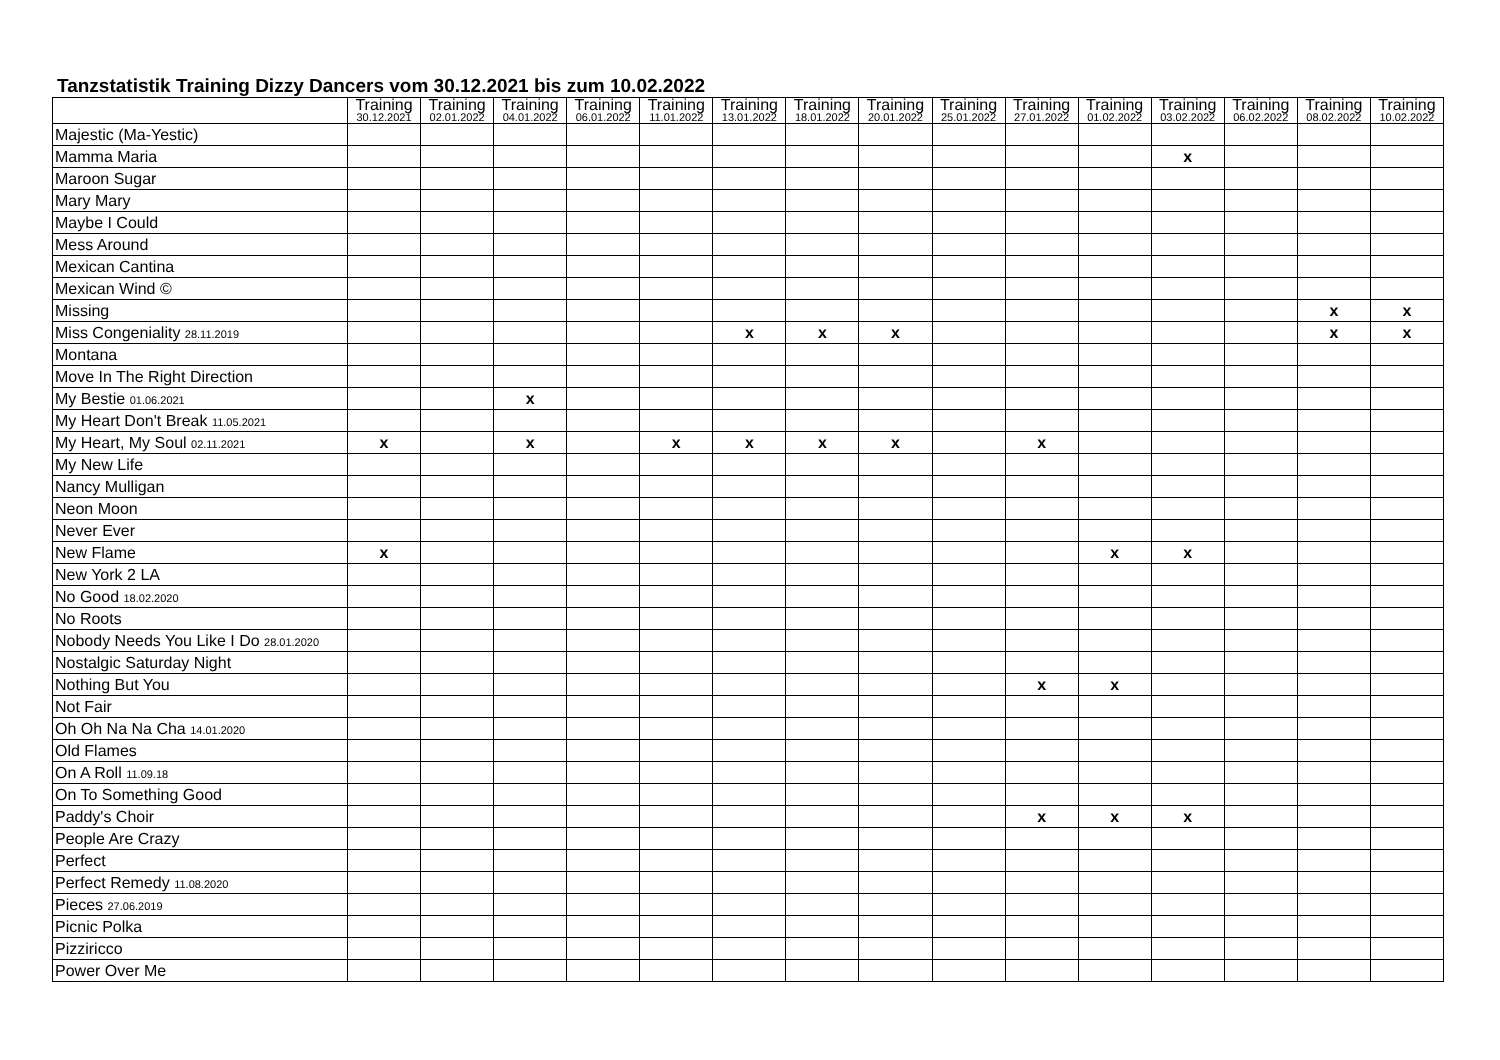Tanzstatistik Training Dizzy Dancers vom 30.12.2021 bis zum 10.02.2022
| | Training 30.12.2021 | Training 02.01.2022 | Training 04.01.2022 | Training 06.01.2022 | Training 11.01.2022 | Training 13.01.2022 | Training 18.01.2022 | Training 20.01.2022 | Training 25.01.2022 | Training 27.01.2022 | Training 01.02.2022 | Training 03.02.2022 | Training 06.02.2022 | Training 08.02.2022 | Training 10.02.2022 |
| --- | --- | --- | --- | --- | --- | --- | --- | --- | --- | --- | --- | --- | --- | --- | --- |
| Majestic (Ma-Yestic) | | | | | | | | | | | | | | | |
| Mamma Maria | | | | | | | | | | | | x | | | |
| Maroon Sugar | | | | | | | | | | | | | | | |
| Mary Mary | | | | | | | | | | | | | | | |
| Maybe I Could | | | | | | | | | | | | | | | |
| Mess Around | | | | | | | | | | | | | | | |
| Mexican Cantina | | | | | | | | | | | | | | | |
| Mexican Wind © | | | | | | | | | | | | | | | |
| Missing | | | | | | | | | | | | | | x | x |
| Miss Congeniality 28.11.2019 | | | | | | x | x | x | | | | | | x | x |
| Montana | | | | | | | | | | | | | | | |
| Move In The Right Direction | | | | | | | | | | | | | | | |
| My Bestie 01.06.2021 | | | x | | | | | | | | | | | | |
| My Heart Don't Break 11.05.2021 | | | | | | | | | | | | | | | |
| My Heart, My Soul 02.11.2021 | x | | x | | x | x | x | x | | x | | | | | |
| My New Life | | | | | | | | | | | | | | | |
| Nancy Mulligan | | | | | | | | | | | | | | | |
| Neon Moon | | | | | | | | | | | | | | | |
| Never Ever | | | | | | | | | | | | | | | |
| New Flame | x | | | | | | | | | | x | x | | | |
| New York 2 LA | | | | | | | | | | | | | | | |
| No Good 18.02.2020 | | | | | | | | | | | | | | | |
| No Roots | | | | | | | | | | | | | | | |
| Nobody Needs You Like I Do 28.01.2020 | | | | | | | | | | | | | | | |
| Nostalgic Saturday Night | | | | | | | | | | | | | | | |
| Nothing But You | | | | | | | | | | x | x | | | | |
| Not Fair | | | | | | | | | | | | | | | |
| Oh Oh Na Na Cha 14.01.2020 | | | | | | | | | | | | | | | |
| Old Flames | | | | | | | | | | | | | | | |
| On A Roll 11.09.18 | | | | | | | | | | | | | | | |
| On To Something Good | | | | | | | | | | | | | | | |
| Paddy's Choir | | | | | | | | | | x | x | x | | | |
| People Are Crazy | | | | | | | | | | | | | | | |
| Perfect | | | | | | | | | | | | | | | |
| Perfect Remedy 11.08.2020 | | | | | | | | | | | | | | | |
| Pieces 27.06.2019 | | | | | | | | | | | | | | | |
| Picnic Polka | | | | | | | | | | | | | | | |
| Pizziricco | | | | | | | | | | | | | | | |
| Power Over Me | | | | | | | | | | | | | | | |